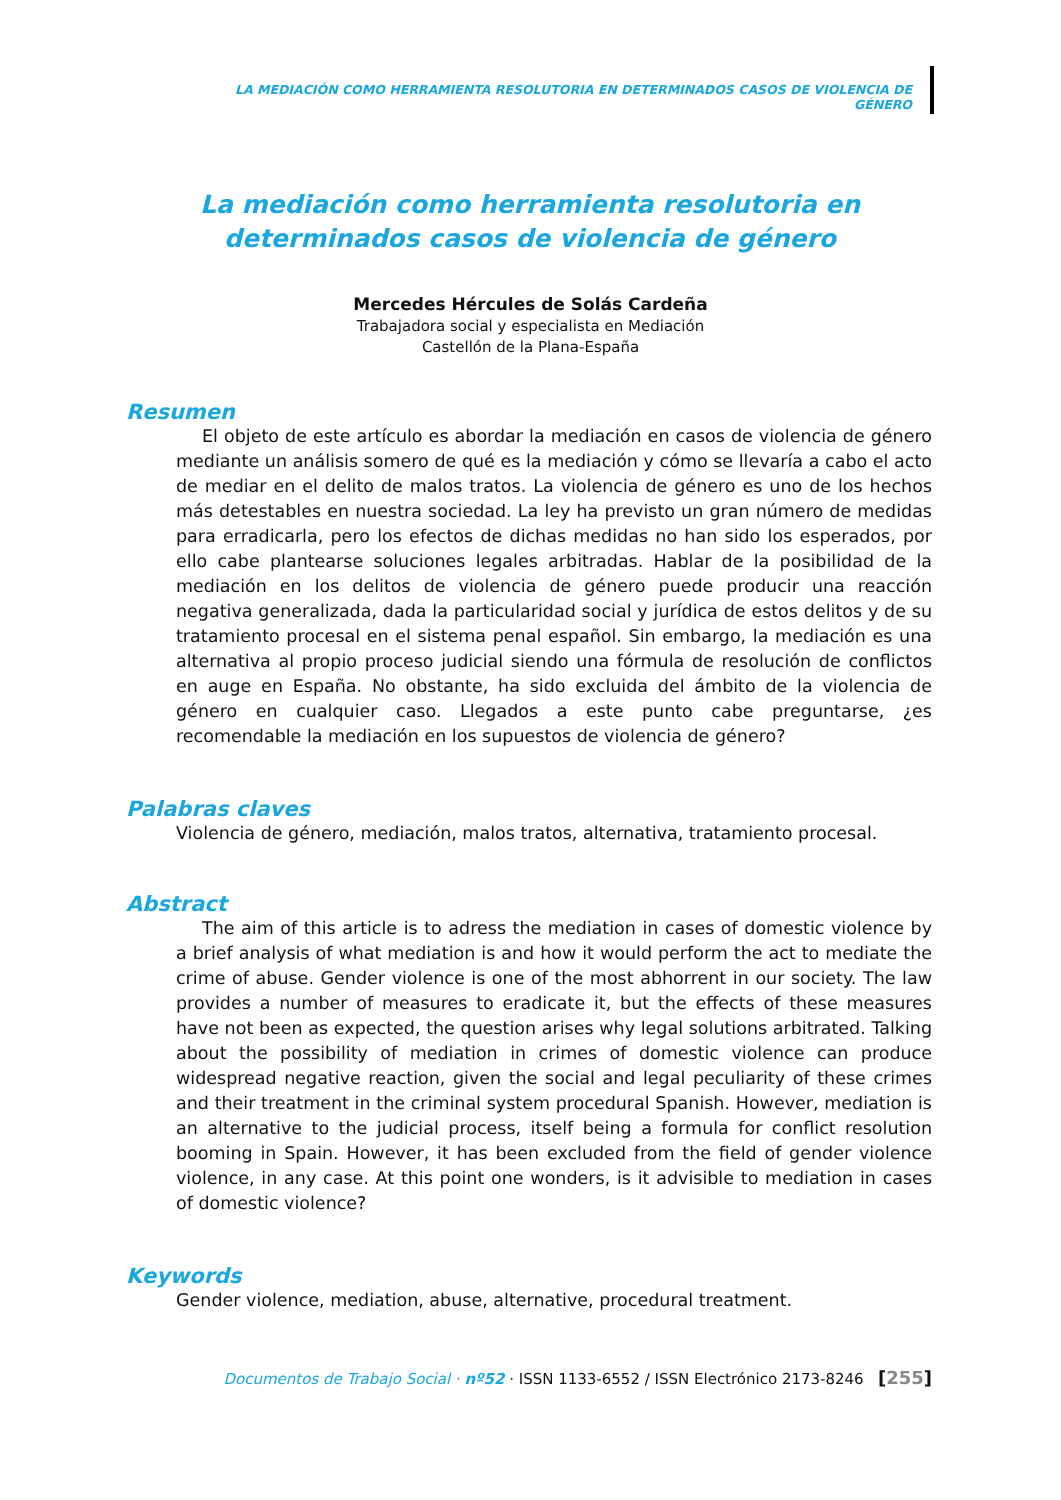LA MEDIACIÓN COMO HERRAMIENTA RESOLUTORIA EN DETERMINADOS CASOS DE VIOLENCIA DE GÉNERO
La mediación como herramienta resolutoria en determinados casos de violencia de género
Mercedes Hércules de Solás Cardeña
Trabajadora social y especialista en Mediación
Castellón de la Plana-España
Resumen
El objeto de este artículo es abordar la mediación en casos de violencia de género mediante un análisis somero de qué es la mediación y cómo se llevaría a cabo el acto de mediar en el delito de malos tratos. La violencia de género es uno de los hechos más detestables en nuestra sociedad. La ley ha previsto un gran número de medidas para erradicarla, pero los efectos de dichas medidas no han sido los esperados, por ello cabe plantearse soluciones legales arbitradas. Hablar de la posibilidad de la mediación en los delitos de violencia de género puede producir una reacción negativa generalizada, dada la particularidad social y jurídica de estos delitos y de su tratamiento procesal en el sistema penal español. Sin embargo, la mediación es una alternativa al propio proceso judicial siendo una fórmula de resolución de conflictos en auge en España. No obstante, ha sido excluida del ámbito de la violencia de género en cualquier caso. Llegados a este punto cabe preguntarse, ¿es recomendable la mediación en los supuestos de violencia de género?
Palabras claves
Violencia de género, mediación, malos tratos, alternativa, tratamiento procesal.
Abstract
The aim of this article is to adress the mediation in cases of domestic violence by a brief analysis of what mediation is and how it would perform the act to mediate the crime of abuse. Gender violence is one of the most abhorrent in our society. The law provides a number of measures to eradicate it, but the effects of these measures have not been as expected, the question arises why legal solutions arbitrated. Talking about the possibility of mediation in crimes of domestic violence can produce widespread negative reaction, given the social and legal peculiarity of these crimes and their treatment in the criminal system procedural Spanish. However, mediation is an alternative to the judicial process, itself being a formula for conflict resolution booming in Spain. However, it has been excluded from the field of gender violence violence, in any case. At this point one wonders, is it advisible to mediation in cases of domestic violence?
Keywords
Gender violence, mediation, abuse, alternative, procedural treatment.
Documentos de Trabajo Social · nº52 · ISSN 1133-6552 / ISSN Electrónico 2173-8246 [255]